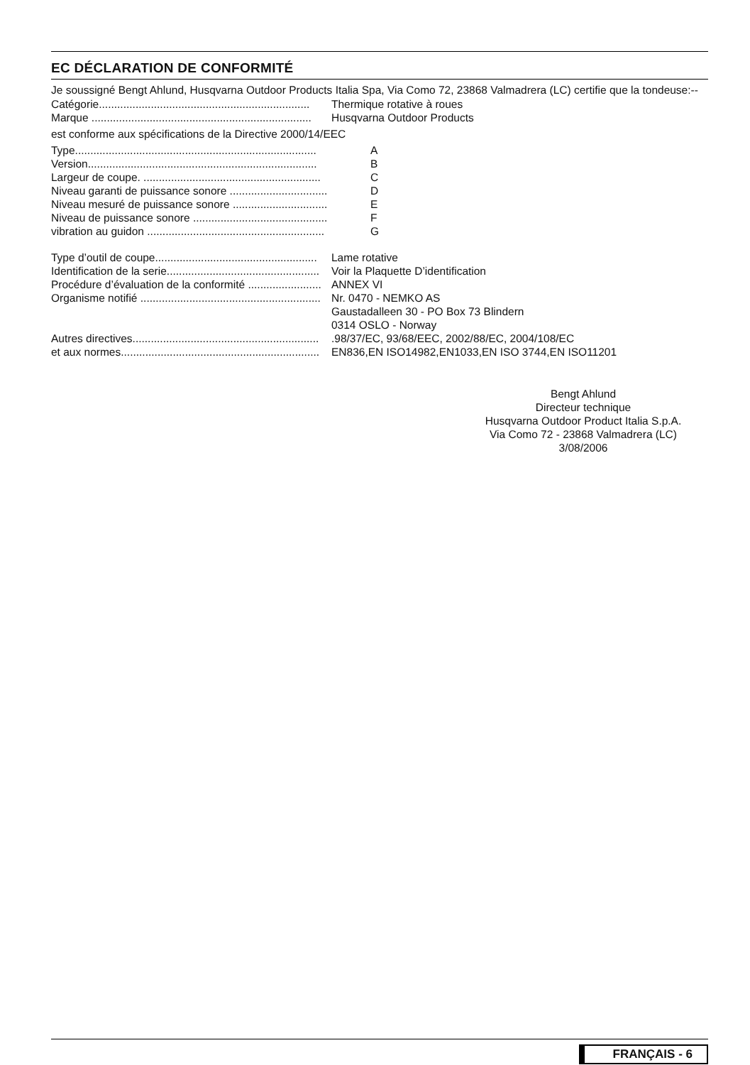EC DÉCLARATION DE CONFORMITÉ
Je soussigné Bengt Ahlund, Husqvarna Outdoor Products Italia Spa, Via Como 72, 23868 Valmadrera (LC) certifie que la tondeuse:--
Catégorie..................................................................... Thermique rotative à roues
Marque ........................................................................ Husqvarna Outdoor Products
est conforme aux spécifications de la Directive 2000/14/EEC
Type............................................................................... A
Version........................................................................... B
Largeur de coupe. .......................................................... C
Niveau garanti de puissance sonore ................................ D
Niveau mesuré de puissance sonore ............................... E
Niveau de puissance sonore ............................................ F
vibration au guidon .......................................................... G
Type d’outil de coupe..................................................... Lame rotative
Identification de la serie.................................................. Voir la Plaquette D’identification
Procédure d’évaluation de la conformité ........................ ANNEX VI
Organisme notifié ........................................................... Nr. 0470 - NEMKO AS
Gaustadalleen 30 - PO Box 73 Blindern
0314 OSLO - Norway
Autres directives..............................................................98/37/EC, 93/68/EEC, 2002/88/EC, 2004/108/EC
et aux normes................................................................. EN836,EN ISO14982,EN1033,EN ISO 3744,EN ISO11201
Bengt Ahlund
Directeur technique
Husqvarna Outdoor Product Italia S.p.A.
Via Como 72 - 23868 Valmadrera (LC)
3/08/2006
FRANÇAIS - 6